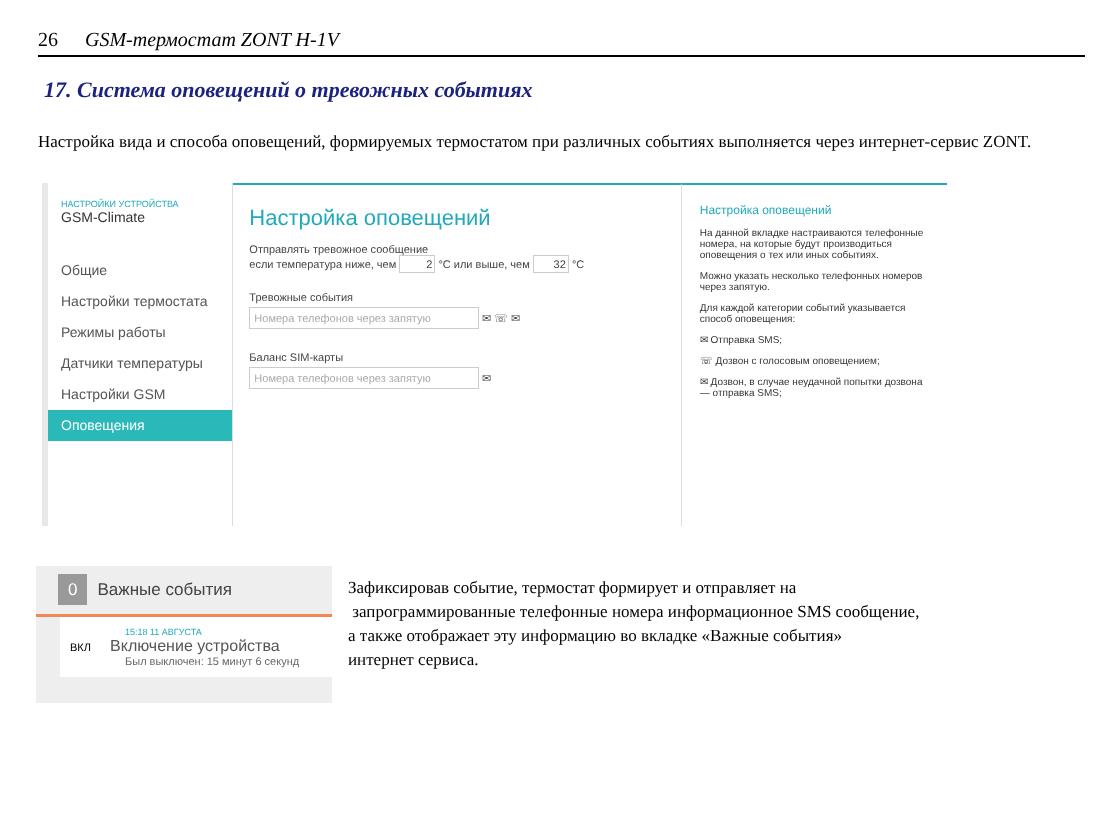26 GSM-термостат ZONT H-1V
17. Система оповещений о тревожных событиях
Настройка вида и способа оповещений, формируемых термостатом при различных событиях выполняется через интернет-сервис ZONT.
НАСТРОЙКИ УСТРОЙСТВА
GSM-Climate
Общие
Настройки термостата
Режимы работы
Датчики температуры
Настройки GSM
Оповещения
Настройка оповещений
Отправлять тревожное сообщение
если температура ниже, чем 2 °C или выше, чем 32 °C
Тревожные события
Номера телефонов через запятую
✉ ☏ ✉
Баланс SIM-карты
Номера телефонов через запятую
✉
Настройка оповещений
На данной вкладке настраиваются телефонные номера, на которые будут производиться оповещения о тех или иных событиях.
Можно указать несколько телефонных номеров через запятую.
Для каждой категории событий указывается способ оповещения:
✉ Отправка SMS;
☏ Дозвон с голосовым оповещением;
✉ Дозвон, в случае неудачной попытки дозвона — отправка SMS;
0 Важные события
15:18 11 АВГУСТА
ВКЛ Включение устройства
Был выключен: 15 минут 6 секунд
Зафиксировав событие, термостат формирует и отправляет на
запрограммированные телефонные номера информационное SMS сообщение,
а также отображает эту информацию во вкладке «Важные события»
интернет сервиса.